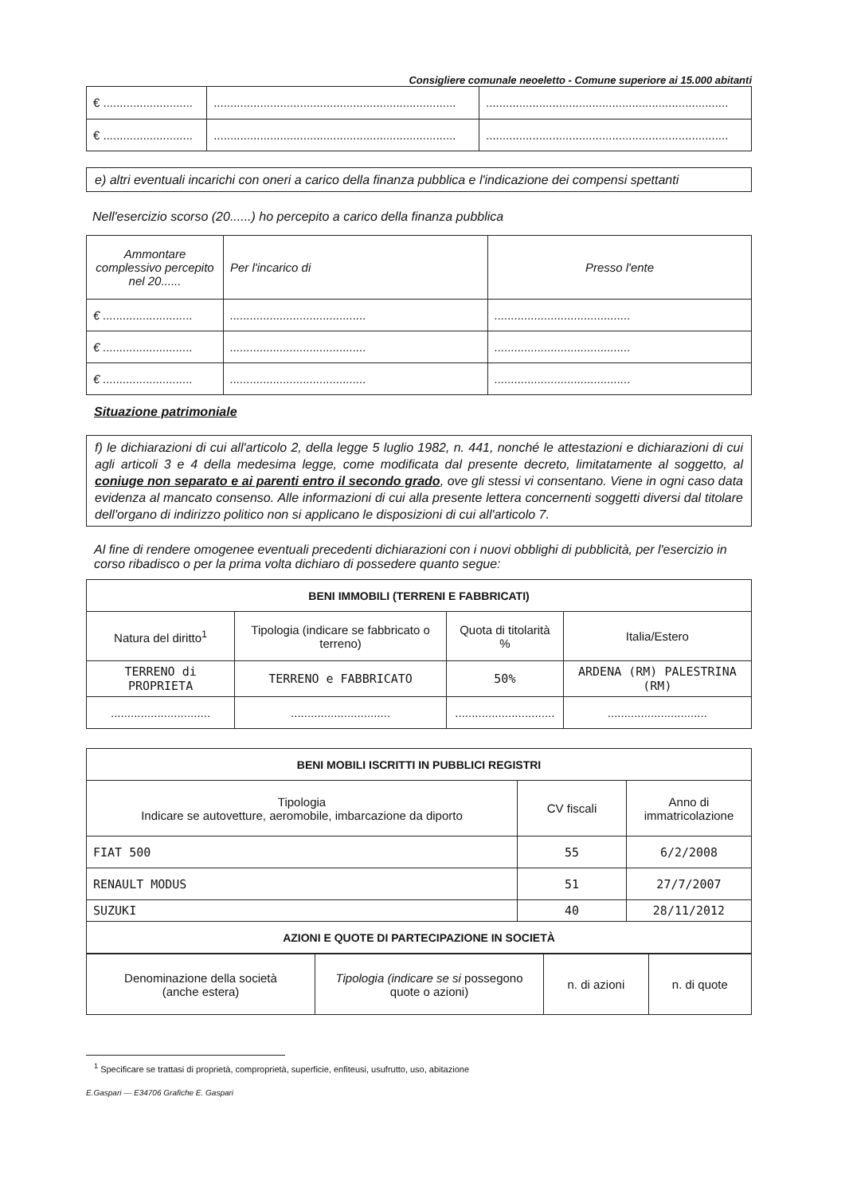Consigliere comunale neoeletto - Comune superiore ai 15.000 abitanti
| € ........................... | ......................................................................... | ......................................................................... |
| € ........................... | ......................................................................... | ......................................................................... |
e) altri eventuali incarichi con oneri a carico della finanza pubblica e l'indicazione dei compensi spettanti
Nell'esercizio scorso (20......) ho percepito a carico della finanza pubblica
| Ammontare complessivo percepito nel 20...... | Per l'incarico di | Presso l'ente |
| € ........................... | ......................................... | ......................................... |
| € ........................... | ......................................... | ......................................... |
| € ........................... | ......................................... | ......................................... |
Situazione patrimoniale
f) le dichiarazioni di cui all'articolo 2, della legge 5 luglio 1982, n. 441, nonché le attestazioni e dichiarazioni di cui agli articoli 3 e 4 della medesima legge, come modificata dal presente decreto, limitatamente al soggetto, al coniuge non separato e ai parenti entro il secondo grado, ove gli stessi vi consentano. Viene in ogni caso data evidenza al mancato consenso. Alle informazioni di cui alla presente lettera concernenti soggetti diversi dal titolare dell'organo di indirizzo politico non si applicano le disposizioni di cui all'articolo 7.
Al fine di rendere omogenee eventuali precedenti dichiarazioni con i nuovi obblighi di pubblicità, per l'esercizio in corso ribadisco o per la prima volta dichiaro di possedere quanto segue:
| BENI IMMOBILI (TERRENI E FABBRICATI) | | | |
| --- | --- | --- | --- |
| Natura del diritto<sup>1</sup> | Tipologia (indicare se fabbricato o terreno) | Quota di titolarità % | Italia/Estero |
| TERRENO di PROPRIETA | TERRENO e FABBRICATO | 50% | ARDENA (RM) PALESTRINA (RM) |
| .............................. | .............................. | .............................. | .............................. |
| BENI MOBILI ISCRITTI IN PUBBLICI REGISTRI | | |
| --- | --- | --- |
| Tipologia Indicare se autovetture, aeromobile, imbarcazione da diporto | CV fiscali | Anno di immatricolazione |
| FIAT 500 | 55 | 6/2/2008 |
| RENAULT MODUS | 51 | 27/7/2007 |
| SUZUKI | 40 | 28/11/2012 |
| AZIONI E QUOTE DI PARTECIPAZIONE IN SOCIETÀ | | |
| Denominazione della società (anche estera) | Tipologia (indicare se si possegono quote o azioni) | n. di azioni | n. di quote |
<sup>1</sup> Specificare se trattasi di proprietà, comproprietà, superficie, enfiteusi, usufrutto, uso, abitazione
E.Gaspari — E34706 Grafiche E. Gaspari